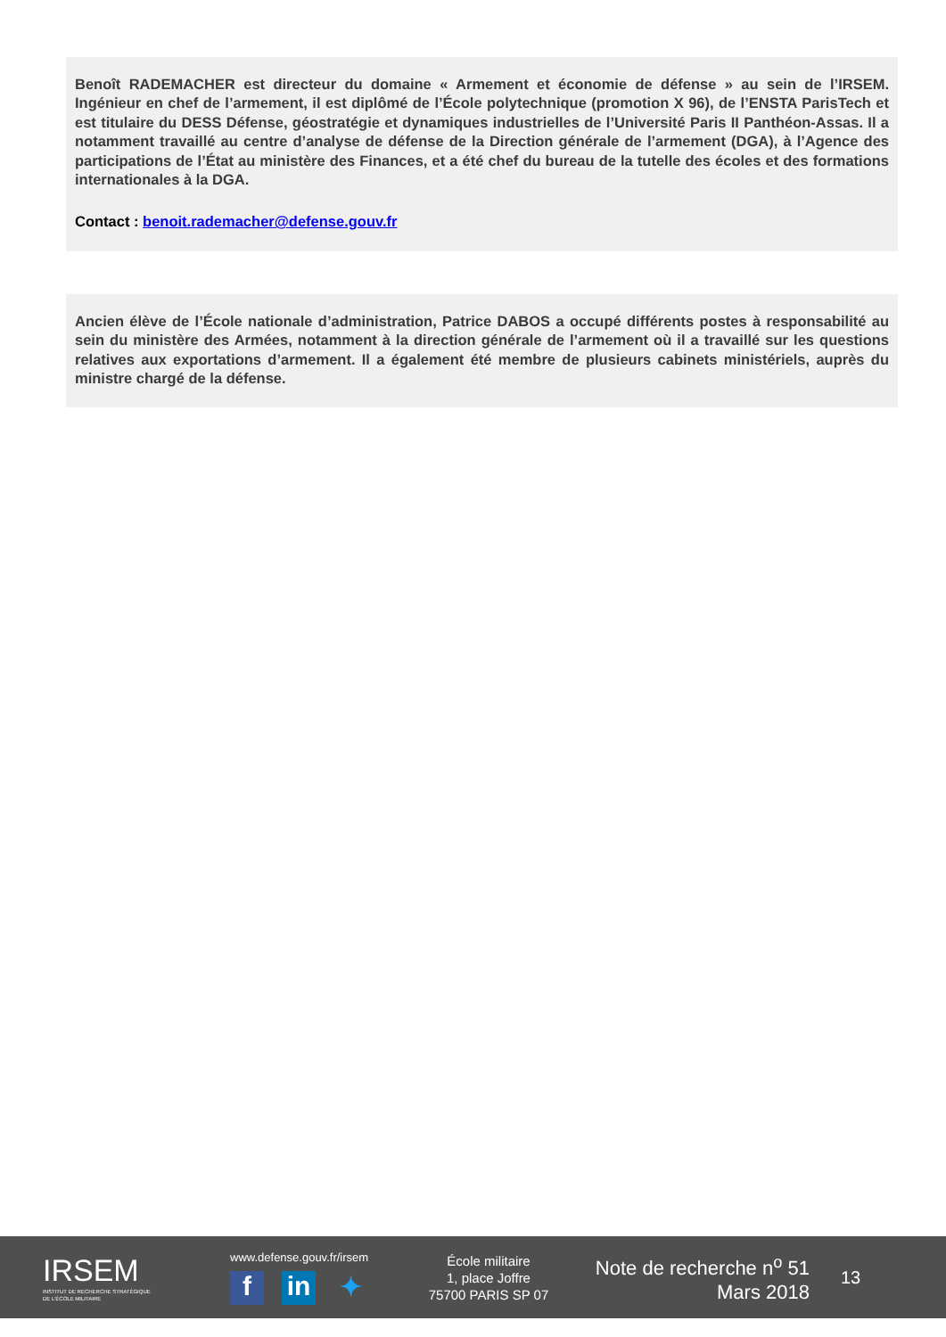Benoît RADEMACHER est directeur du domaine « Armement et économie de défense » au sein de l’IRSEM. Ingénieur en chef de l’armement, il est diplômé de l’École polytechnique (promotion X 96), de l’ENSTA ParisTech et est titulaire du DESS Défense, géostratégie et dynamiques industrielles de l’Université Paris II Panthéon-Assas. Il a notamment travaillé au centre d’analyse de défense de la Direction générale de l’armement (DGA), à l’Agence des participations de l’État au ministère des Finances, et a été chef du bureau de la tutelle des écoles et des formations internationales à la DGA.
Contact : benoit.rademacher@defense.gouv.fr
Ancien élève de l’École nationale d’administration, Patrice DABOS a occupé différents postes à responsabilité au sein du ministère des Armées, notamment à la direction générale de l’armement où il a travaillé sur les questions relatives aux exportations d’armement. Il a également été membre de plusieurs cabinets ministériels, auprès du ministre chargé de la défense.
IRSEM
INSTITUT DE RECHERCHE STRATÉGIQUE
DE L’ÉCOLE MILITAIRE
www.defense.gouv.fr/irsem
f in ✦
École militaire
1, place Joffre
75700 PARIS SP 07
Note de recherche n<sup>o</sup> 51
Mars 2018
13